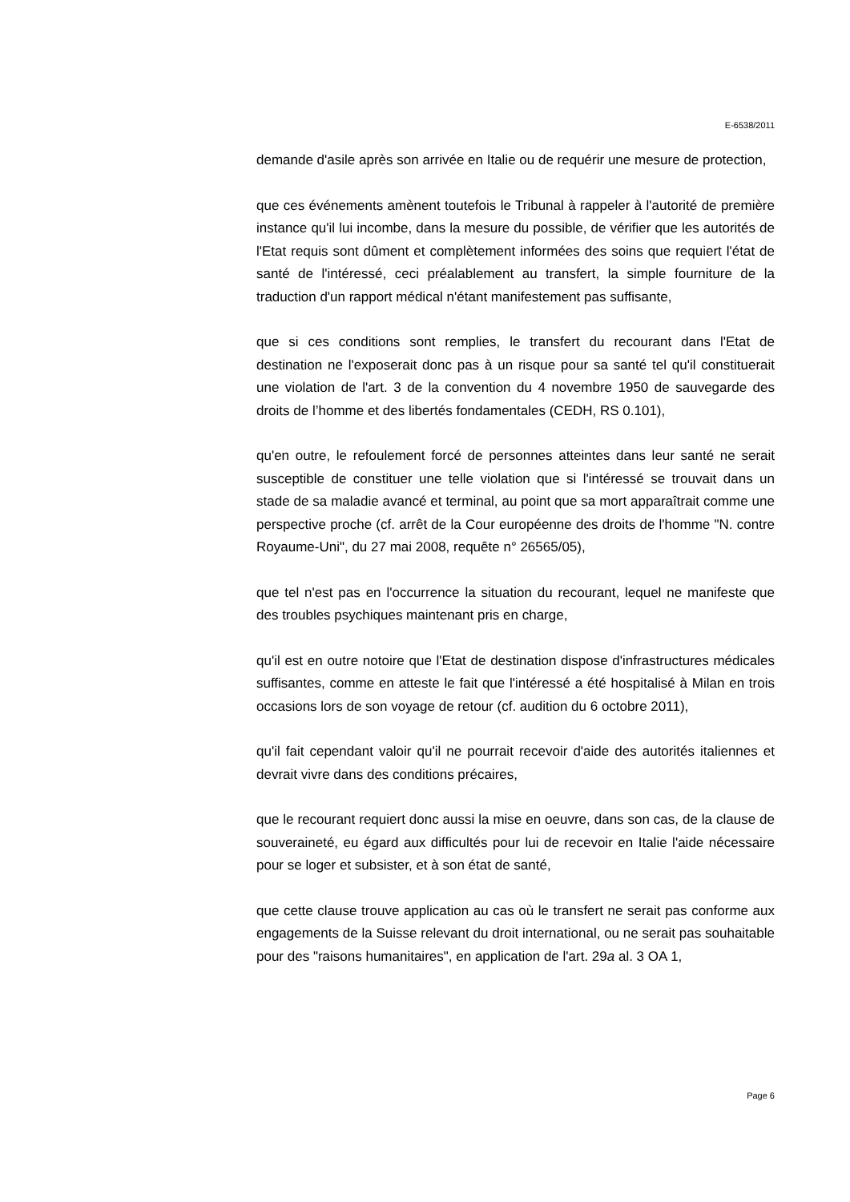E-6538/2011
demande d'asile après son arrivée en Italie ou de requérir une mesure de protection,
que ces événements amènent toutefois le Tribunal à rappeler à l'autorité de première instance qu'il lui incombe, dans la mesure du possible, de vérifier que les autorités de l'Etat requis sont dûment et complètement informées des soins que requiert l'état de santé de l'intéressé, ceci préalablement au transfert, la simple fourniture de la traduction d'un rapport médical n'étant manifestement pas suffisante,
que si ces conditions sont remplies, le transfert du recourant dans l'Etat de destination ne l'exposerait donc pas à un risque pour sa santé tel qu'il constituerait une violation de l'art. 3 de la convention du 4 novembre 1950 de sauvegarde des droits de l’homme et des libertés fondamentales (CEDH, RS 0.101),
qu'en outre, le refoulement forcé de personnes atteintes dans leur santé ne serait susceptible de constituer une telle violation que si l'intéressé se trouvait dans un stade de sa maladie avancé et terminal, au point que sa mort apparaîtrait comme une perspective proche (cf. arrêt de la Cour européenne des droits de l'homme "N. contre Royaume-Uni", du 27 mai 2008, requête n° 26565/05),
que tel n'est pas en l'occurrence la situation du recourant, lequel ne manifeste que des troubles psychiques maintenant pris en charge,
qu'il est en outre notoire que l'Etat de destination dispose d'infrastructures médicales suffisantes, comme en atteste le fait que l'intéressé a été hospitalisé à Milan en trois occasions lors de son voyage de retour (cf. audition du 6 octobre 2011),
qu'il fait cependant valoir qu'il ne pourrait recevoir d'aide des autorités italiennes et devrait vivre dans des conditions précaires,
que le recourant requiert donc aussi la mise en oeuvre, dans son cas, de la clause de souveraineté, eu égard aux difficultés pour lui de recevoir en Italie l'aide nécessaire pour se loger et subsister, et à son état de santé,
que cette clause trouve application au cas où le transfert ne serait pas conforme aux engagements de la Suisse relevant du droit international, ou ne serait pas souhaitable pour des "raisons humanitaires", en application de l'art. 29a al. 3 OA 1,
Page 6